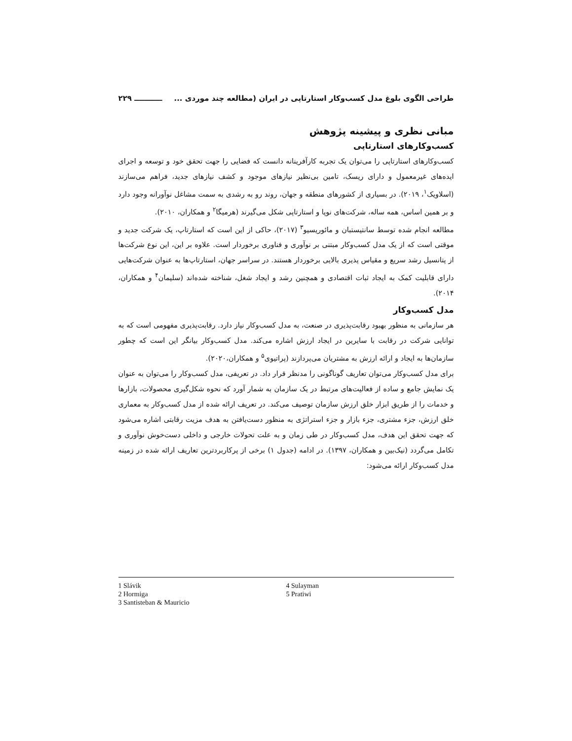طراحی الگوی بلوغ مدل کسب‌وکار استارتاپی در ایران (مطالعه چند موردی ... ـــــــــــ ۲۲۹
مبانی نظری و پیشینه پژوهش
کسب‌وکارهای استارتاپی
کسب‌وکارهای استارتاپی را می‌توان یک تجربه کارآفرینانه دانست که فضایی را جهت تحقق خود و توسعه و اجرای ایده‌های غیرمعمول و دارای ریسک، تامین بی‌نظیر نیازهای موجود و کشف نیازهای جدید، فراهم می‌سازند (اسلاویک<sup>۱</sup>، ۲۰۱۹). در بسیاری از کشورهای منطقه و جهان، روند رو به رشدی به سمت مشاغل نوآورانه وجود دارد و بر همین اساس، همه ساله، شرکت‌های نوپا و استارتاپی شکل می‌گیرند (هرمیگا<sup>۲</sup> و همکاران، ۲۰۱۰).
مطالعه انجام شده توسط سانتیستبان و مائوریسیو<sup>۳</sup> (۲۰۱۷)، حاکی از این است که استارتاپ، یک شرکت جدید و موقتی است که از یک مدل کسب‌وکار مبتنی بر نوآوری و فناوری برخوردار است. علاوه بر این، این نوع شرکت‌ها از پتانسیل رشد سریع و مقیاس پذیری بالایی برخوردار هستند. در سراسر جهان، استارتاپ‌ها به عنوان شرکت‌هایی دارای قابلیت کمک به ایجاد ثبات اقتصادی و همچنین رشد و ایجاد شغل، شناخته شده‌اند (سلیمان<sup>۴</sup> و همکاران، ۲۰۱۴).
مدل کسب‌وکار
هر سازمانی به منظور بهبود رقابت‌پذیری در صنعت، به مدل کسب‌وکار نیاز دارد. رقابت‌پذیری مفهومی است که به توانایی شرکت در رقابت با سایرین در ایجاد ارزش اشاره می‌کند. مدل کسب‌وکار بیانگر این است که چطور سازمان‌ها به ایجاد و ارائه ارزش به مشتریان می‌پردازند (پراتیوی<sup>۵</sup> و همکاران،۲۰۲۰).
برای مدل کسب‌وکار می‌توان تعاریف گوناگونی را مدنظر قرار داد. در تعریفی، مدل کسب‌وکار را می‌توان به عنوان یک نمایش جامع و ساده از فعالیت‌های مرتبط در یک سازمان به شمار آورد که نحوه شکل‌گیری محصولات، بازارها و خدمات را از طریق ابزار خلق ارزش سازمان توصیف می‌کند. در تعریف ارائه شده از مدل کسب‌وکار به معماری خلق ارزش، جزء مشتری، جزء بازار و جزء استراتژی به منظور دست‌یافتن به هدف مزیت رقابتی اشاره می‌شود که جهت تحقق این هدف، مدل کسب‌وکار در طی زمان و به علت تحولات خارجی و داخلی دست‌خوش نوآوری و تکامل می‌گردد (نیک‌بین و همکاران، ۱۳۹۷). در ادامه (جدول ۱) برخی از پرکاربردترین تعاریف ارائه شده در زمینه مدل کسب‌وکار ارائه می‌شود:
1 Slávik
2 Hormiga
3 Santisteban & Mauricio
4 Sulayman
5 Pratiwi